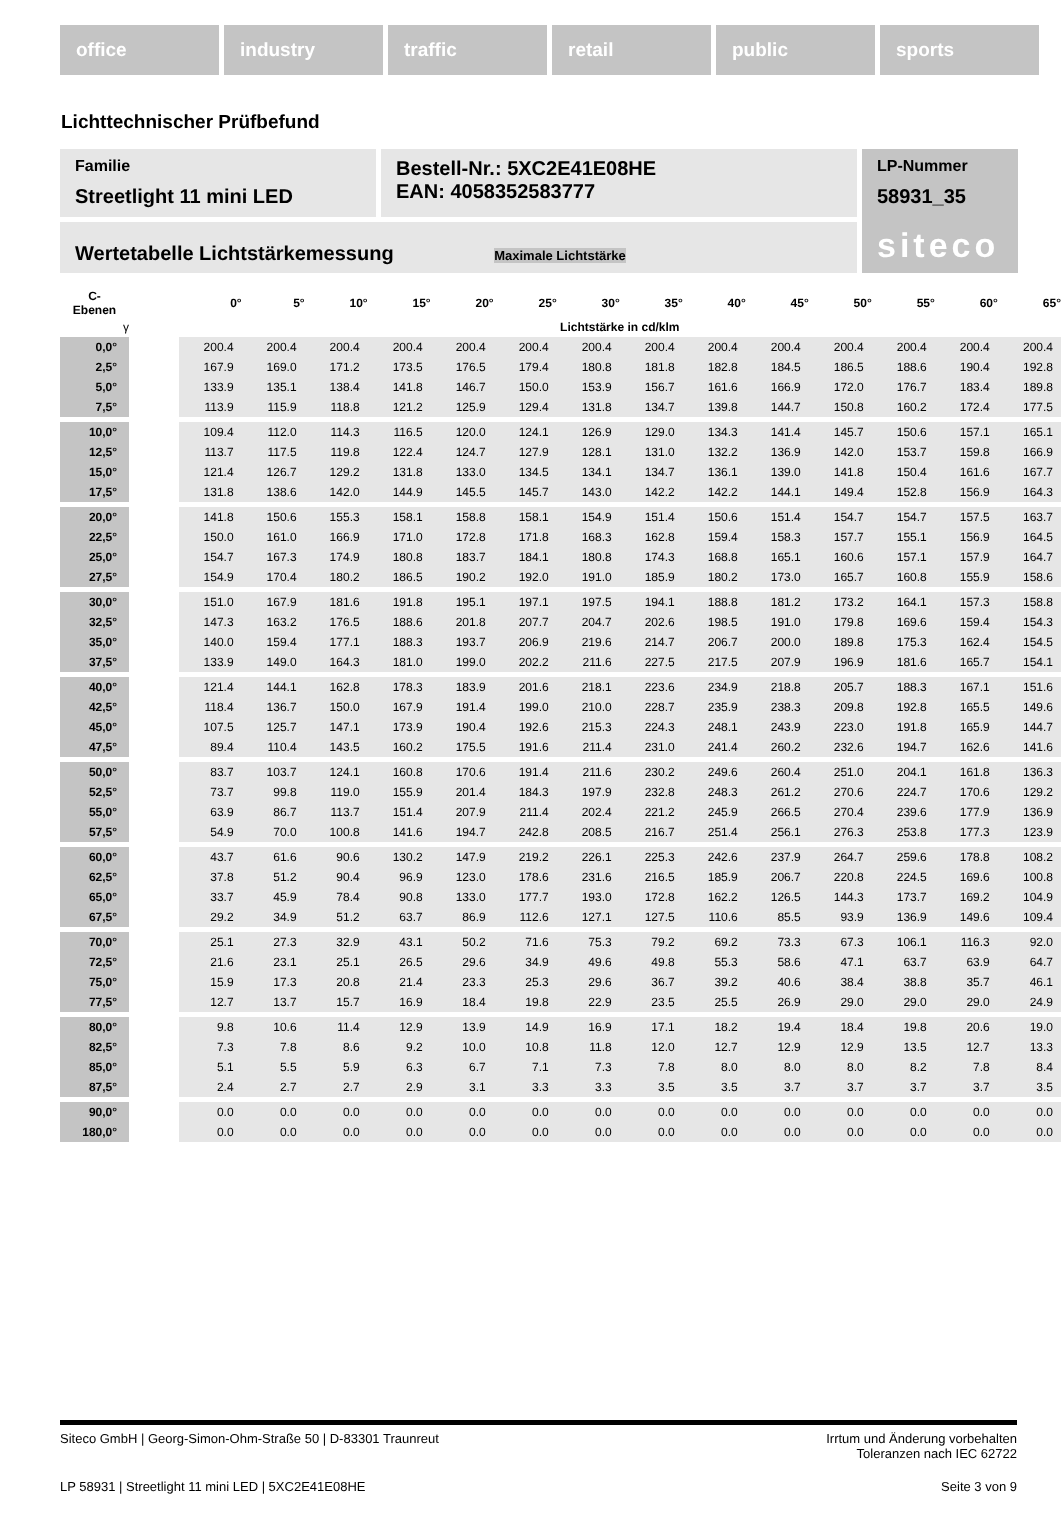office industry traffic retail public sports
Lichttechnischer Prüfbefund
Familie
Streetlight 11 mini LED
Bestell-Nr.: 5XC2E41E08HE
EAN: 4058352583777
LP-Nummer
58931_35
siteco
Wertetabelle Lichtstärkemessung Maximale Lichtstärke
| C- Ebenen | | 0° | 5° | 10° | 15° | 20° | 25° | 30° | 35° | 40° | 45° | 50° | 55° | 60° | 65° |
| --- | --- | --- | --- | --- | --- | --- | --- | --- | --- | --- | --- | --- | --- | --- | --- |
| γ | | Lichtstärke in cd/klm | | | | | | | | | | | | | |
| 0,0° | | 200.4 | 200.4 | 200.4 | 200.4 | 200.4 | 200.4 | 200.4 | 200.4 | 200.4 | 200.4 | 200.4 | 200.4 | 200.4 | 200.4 |
| 2,5° | | 167.9 | 169.0 | 171.2 | 173.5 | 176.5 | 179.4 | 180.8 | 181.8 | 182.8 | 184.5 | 186.5 | 188.6 | 190.4 | 192.8 |
| 5,0° | | 133.9 | 135.1 | 138.4 | 141.8 | 146.7 | 150.0 | 153.9 | 156.7 | 161.6 | 166.9 | 172.0 | 176.7 | 183.4 | 189.8 |
| 7,5° | | 113.9 | 115.9 | 118.8 | 121.2 | 125.9 | 129.4 | 131.8 | 134.7 | 139.8 | 144.7 | 150.8 | 160.2 | 172.4 | 177.5 |
| 10,0° | | 109.4 | 112.0 | 114.3 | 116.5 | 120.0 | 124.1 | 126.9 | 129.0 | 134.3 | 141.4 | 145.7 | 150.6 | 157.1 | 165.1 |
| 12,5° | | 113.7 | 117.5 | 119.8 | 122.4 | 124.7 | 127.9 | 128.1 | 131.0 | 132.2 | 136.9 | 142.0 | 153.7 | 159.8 | 166.9 |
| 15,0° | | 121.4 | 126.7 | 129.2 | 131.8 | 133.0 | 134.5 | 134.1 | 134.7 | 136.1 | 139.0 | 141.8 | 150.4 | 161.6 | 167.7 |
| 17,5° | | 131.8 | 138.6 | 142.0 | 144.9 | 145.5 | 145.7 | 143.0 | 142.2 | 142.2 | 144.1 | 149.4 | 152.8 | 156.9 | 164.3 |
| 20,0° | | 141.8 | 150.6 | 155.3 | 158.1 | 158.8 | 158.1 | 154.9 | 151.4 | 150.6 | 151.4 | 154.7 | 154.7 | 157.5 | 163.7 |
| 22,5° | | 150.0 | 161.0 | 166.9 | 171.0 | 172.8 | 171.8 | 168.3 | 162.8 | 159.4 | 158.3 | 157.7 | 155.1 | 156.9 | 164.5 |
| 25,0° | | 154.7 | 167.3 | 174.9 | 180.8 | 183.7 | 184.1 | 180.8 | 174.3 | 168.8 | 165.1 | 160.6 | 157.1 | 157.9 | 164.7 |
| 27,5° | | 154.9 | 170.4 | 180.2 | 186.5 | 190.2 | 192.0 | 191.0 | 185.9 | 180.2 | 173.0 | 165.7 | 160.8 | 155.9 | 158.6 |
| 30,0° | | 151.0 | 167.9 | 181.6 | 191.8 | 195.1 | 197.1 | 197.5 | 194.1 | 188.8 | 181.2 | 173.2 | 164.1 | 157.3 | 158.8 |
| 32,5° | | 147.3 | 163.2 | 176.5 | 188.6 | 201.8 | 207.7 | 204.7 | 202.6 | 198.5 | 191.0 | 179.8 | 169.6 | 159.4 | 154.3 |
| 35,0° | | 140.0 | 159.4 | 177.1 | 188.3 | 193.7 | 206.9 | 219.6 | 214.7 | 206.7 | 200.0 | 189.8 | 175.3 | 162.4 | 154.5 |
| 37,5° | | 133.9 | 149.0 | 164.3 | 181.0 | 199.0 | 202.2 | 211.6 | 227.5 | 217.5 | 207.9 | 196.9 | 181.6 | 165.7 | 154.1 |
| 40,0° | | 121.4 | 144.1 | 162.8 | 178.3 | 183.9 | 201.6 | 218.1 | 223.6 | 234.9 | 218.8 | 205.7 | 188.3 | 167.1 | 151.6 |
| 42,5° | | 118.4 | 136.7 | 150.0 | 167.9 | 191.4 | 199.0 | 210.0 | 228.7 | 235.9 | 238.3 | 209.8 | 192.8 | 165.5 | 149.6 |
| 45,0° | | 107.5 | 125.7 | 147.1 | 173.9 | 190.4 | 192.6 | 215.3 | 224.3 | 248.1 | 243.9 | 223.0 | 191.8 | 165.9 | 144.7 |
| 47,5° | | 89.4 | 110.4 | 143.5 | 160.2 | 175.5 | 191.6 | 211.4 | 231.0 | 241.4 | 260.2 | 232.6 | 194.7 | 162.6 | 141.6 |
| 50,0° | | 83.7 | 103.7 | 124.1 | 160.8 | 170.6 | 191.4 | 211.6 | 230.2 | 249.6 | 260.4 | 251.0 | 204.1 | 161.8 | 136.3 |
| 52,5° | | 73.7 | 99.8 | 119.0 | 155.9 | 201.4 | 184.3 | 197.9 | 232.8 | 248.3 | 261.2 | 270.6 | 224.7 | 170.6 | 129.2 |
| 55,0° | | 63.9 | 86.7 | 113.7 | 151.4 | 207.9 | 211.4 | 202.4 | 221.2 | 245.9 | 266.5 | 270.4 | 239.6 | 177.9 | 136.9 |
| 57,5° | | 54.9 | 70.0 | 100.8 | 141.6 | 194.7 | 242.8 | 208.5 | 216.7 | 251.4 | 256.1 | 276.3 | 253.8 | 177.3 | 123.9 |
| 60,0° | | 43.7 | 61.6 | 90.6 | 130.2 | 147.9 | 219.2 | 226.1 | 225.3 | 242.6 | 237.9 | 264.7 | 259.6 | 178.8 | 108.2 |
| 62,5° | | 37.8 | 51.2 | 90.4 | 96.9 | 123.0 | 178.6 | 231.6 | 216.5 | 185.9 | 206.7 | 220.8 | 224.5 | 169.6 | 100.8 |
| 65,0° | | 33.7 | 45.9 | 78.4 | 90.8 | 133.0 | 177.7 | 193.0 | 172.8 | 162.2 | 126.5 | 144.3 | 173.7 | 169.2 | 104.9 |
| 67,5° | | 29.2 | 34.9 | 51.2 | 63.7 | 86.9 | 112.6 | 127.1 | 127.5 | 110.6 | 85.5 | 93.9 | 136.9 | 149.6 | 109.4 |
| 70,0° | | 25.1 | 27.3 | 32.9 | 43.1 | 50.2 | 71.6 | 75.3 | 79.2 | 69.2 | 73.3 | 67.3 | 106.1 | 116.3 | 92.0 |
| 72,5° | | 21.6 | 23.1 | 25.1 | 26.5 | 29.6 | 34.9 | 49.6 | 49.8 | 55.3 | 58.6 | 47.1 | 63.7 | 63.9 | 64.7 |
| 75,0° | | 15.9 | 17.3 | 20.8 | 21.4 | 23.3 | 25.3 | 29.6 | 36.7 | 39.2 | 40.6 | 38.4 | 38.8 | 35.7 | 46.1 |
| 77,5° | | 12.7 | 13.7 | 15.7 | 16.9 | 18.4 | 19.8 | 22.9 | 23.5 | 25.5 | 26.9 | 29.0 | 29.0 | 29.0 | 24.9 |
| 80,0° | | 9.8 | 10.6 | 11.4 | 12.9 | 13.9 | 14.9 | 16.9 | 17.1 | 18.2 | 19.4 | 18.4 | 19.8 | 20.6 | 19.0 |
| 82,5° | | 7.3 | 7.8 | 8.6 | 9.2 | 10.0 | 10.8 | 11.8 | 12.0 | 12.7 | 12.9 | 12.9 | 13.5 | 12.7 | 13.3 |
| 85,0° | | 5.1 | 5.5 | 5.9 | 6.3 | 6.7 | 7.1 | 7.3 | 7.8 | 8.0 | 8.0 | 8.0 | 8.2 | 7.8 | 8.4 |
| 87,5° | | 2.4 | 2.7 | 2.7 | 2.9 | 3.1 | 3.3 | 3.3 | 3.5 | 3.5 | 3.7 | 3.7 | 3.7 | 3.7 | 3.5 |
| 90,0° | | 0.0 | 0.0 | 0.0 | 0.0 | 0.0 | 0.0 | 0.0 | 0.0 | 0.0 | 0.0 | 0.0 | 0.0 | 0.0 | 0.0 |
| 180,0° | | 0.0 | 0.0 | 0.0 | 0.0 | 0.0 | 0.0 | 0.0 | 0.0 | 0.0 | 0.0 | 0.0 | 0.0 | 0.0 | 0.0 |
Siteco GmbH | Georg-Simon-Ohm-Straße 50 | D-83301 Traunreut Irrtum und Änderung vorbehalten
Toleranzen nach IEC 62722
LP 58931 | Streetlight 11 mini LED | 5XC2E41E08HE Seite 3 von 9